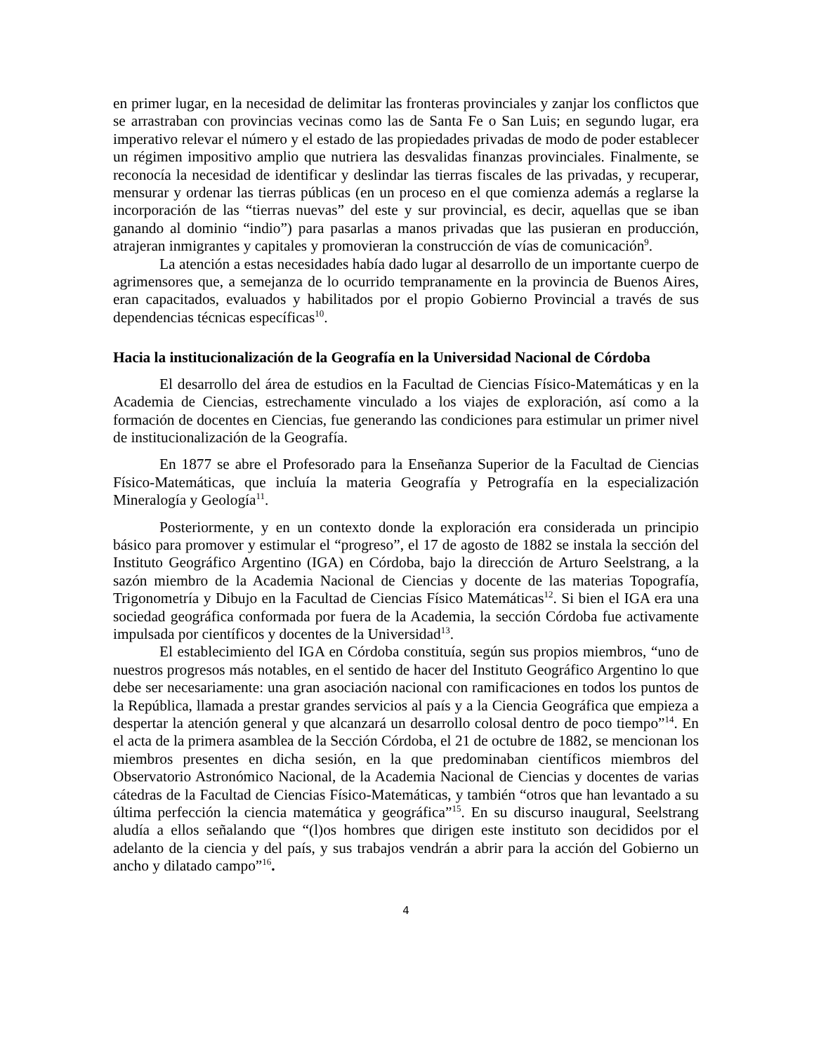en primer lugar, en la necesidad de delimitar las fronteras provinciales y zanjar los conflictos que se arrastraban con provincias vecinas como las de Santa Fe o San Luis; en segundo lugar, era imperativo relevar el número y el estado de las propiedades privadas de modo de poder establecer un régimen impositivo amplio que nutriera las desvalidas finanzas provinciales. Finalmente, se reconocía la necesidad de identificar y deslindar las tierras fiscales de las privadas, y recuperar, mensurar y ordenar las tierras públicas (en un proceso en el que comienza además a reglarse la incorporación de las “tierras nuevas” del este y sur provincial, es decir, aquellas que se iban ganando al dominio “indio”) para pasarlas a manos privadas que las pusieran en producción, atrajeran inmigrantes y capitales y promovieran la construcción de vías de comunicación<sup>9</sup>.
La atención a estas necesidades había dado lugar al desarrollo de un importante cuerpo de agrimensores que, a semejanza de lo ocurrido tempranamente en la provincia de Buenos Aires, eran capacitados, evaluados y habilitados por el propio Gobierno Provincial a través de sus dependencias técnicas específicas<sup>10</sup>.
Hacia la institucionalización de la Geografía en la Universidad Nacional de Córdoba
El desarrollo del área de estudios en la Facultad de Ciencias Físico-Matemáticas y en la Academia de Ciencias, estrechamente vinculado a los viajes de exploración, así como a la formación de docentes en Ciencias, fue generando las condiciones para estimular un primer nivel de institucionalización de la Geografía.
En 1877 se abre el Profesorado para la Enseñanza Superior de la Facultad de Ciencias Físico-Matemáticas, que incluía la materia Geografía y Petrografía en la especialización Mineralogía y Geología<sup>11</sup>.
Posteriormente, y en un contexto donde la exploración era considerada un principio básico para promover y estimular el “progreso”, el 17 de agosto de 1882 se instala la sección del Instituto Geográfico Argentino (IGA) en Córdoba, bajo la dirección de Arturo Seelstrang, a la sazón miembro de la Academia Nacional de Ciencias y docente de las materias Topografía, Trigonometría y Dibujo en la Facultad de Ciencias Físico Matemáticas<sup>12</sup>. Si bien el IGA era una sociedad geográfica conformada por fuera de la Academia, la sección Córdoba fue activamente impulsada por científicos y docentes de la Universidad<sup>13</sup>.
El establecimiento del IGA en Córdoba constituía, según sus propios miembros, “uno de nuestros progresos más notables, en el sentido de hacer del Instituto Geográfico Argentino lo que debe ser necesariamente: una gran asociación nacional con ramificaciones en todos los puntos de la República, llamada a prestar grandes servicios al país y a la Ciencia Geográfica que empieza a despertar la atención general y que alcanzará un desarrollo colosal dentro de poco tiempo”<sup>14</sup>. En el acta de la primera asamblea de la Sección Córdoba, el 21 de octubre de 1882, se mencionan los miembros presentes en dicha sesión, en la que predominaban científicos miembros del Observatorio Astronómico Nacional, de la Academia Nacional de Ciencias y docentes de varias cátedras de la Facultad de Ciencias Físico-Matemáticas, y también “otros que han levantado a su última perfección la ciencia matemática y geográfica”<sup>15</sup>. En su discurso inaugural, Seelstrang aludía a ellos señalando que “(l)os hombres que dirigen este instituto son decididos por el adelanto de la ciencia y del país, y sus trabajos vendrán a abrir para la acción del Gobierno un ancho y dilatado campo”<sup>16</sup>.
4